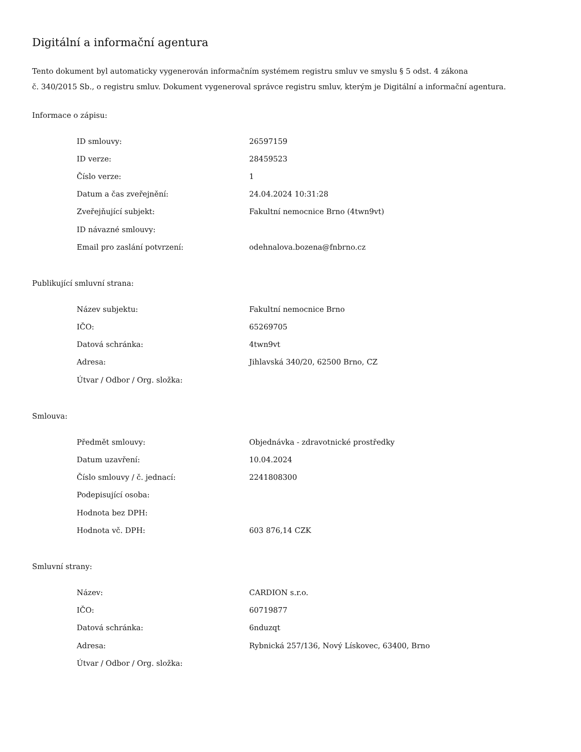Digitální a informační agentura
Tento dokument byl automaticky vygenerován informačním systémem registru smluv ve smyslu § 5 odst. 4 zákona
č. 340/2015 Sb., o registru smluv. Dokument vygeneroval správce registru smluv, kterým je Digitální a informační agentura.
Informace o zápisu:
| ID smlouvy: | 26597159 |
| ID verze: | 28459523 |
| Číslo verze: | 1 |
| Datum a čas zveřejnění: | 24.04.2024 10:31:28 |
| Zveřejňující subjekt: | Fakultní nemocnice Brno (4twn9vt) |
| ID návazné smlouvy: | |
| Email pro zaslání potvrzení: | odehnalova.bozena@fnbrno.cz |
Publikující smluvní strana:
| Název subjektu: | Fakultní nemocnice Brno |
| IČO: | 65269705 |
| Datová schránka: | 4twn9vt |
| Adresa: | Jihlavská 340/20, 62500 Brno, CZ |
| Útvar / Odbor / Org. složka: | |
Smlouva:
| Předmět smlouvy: | Objednávka - zdravotnické prostředky |
| Datum uzavření: | 10.04.2024 |
| Číslo smlouvy / č. jednací: | 2241808300 |
| Podepisující osoba: | |
| Hodnota bez DPH: | |
| Hodnota vč. DPH: | 603 876,14 CZK |
Smluvní strany:
| Název: | CARDION s.r.o. |
| IČO: | 60719877 |
| Datová schránka: | 6nduzqt |
| Adresa: | Rybnická 257/136, Nový Lískovec, 63400, Brno |
| Útvar / Odbor / Org. složka: | |